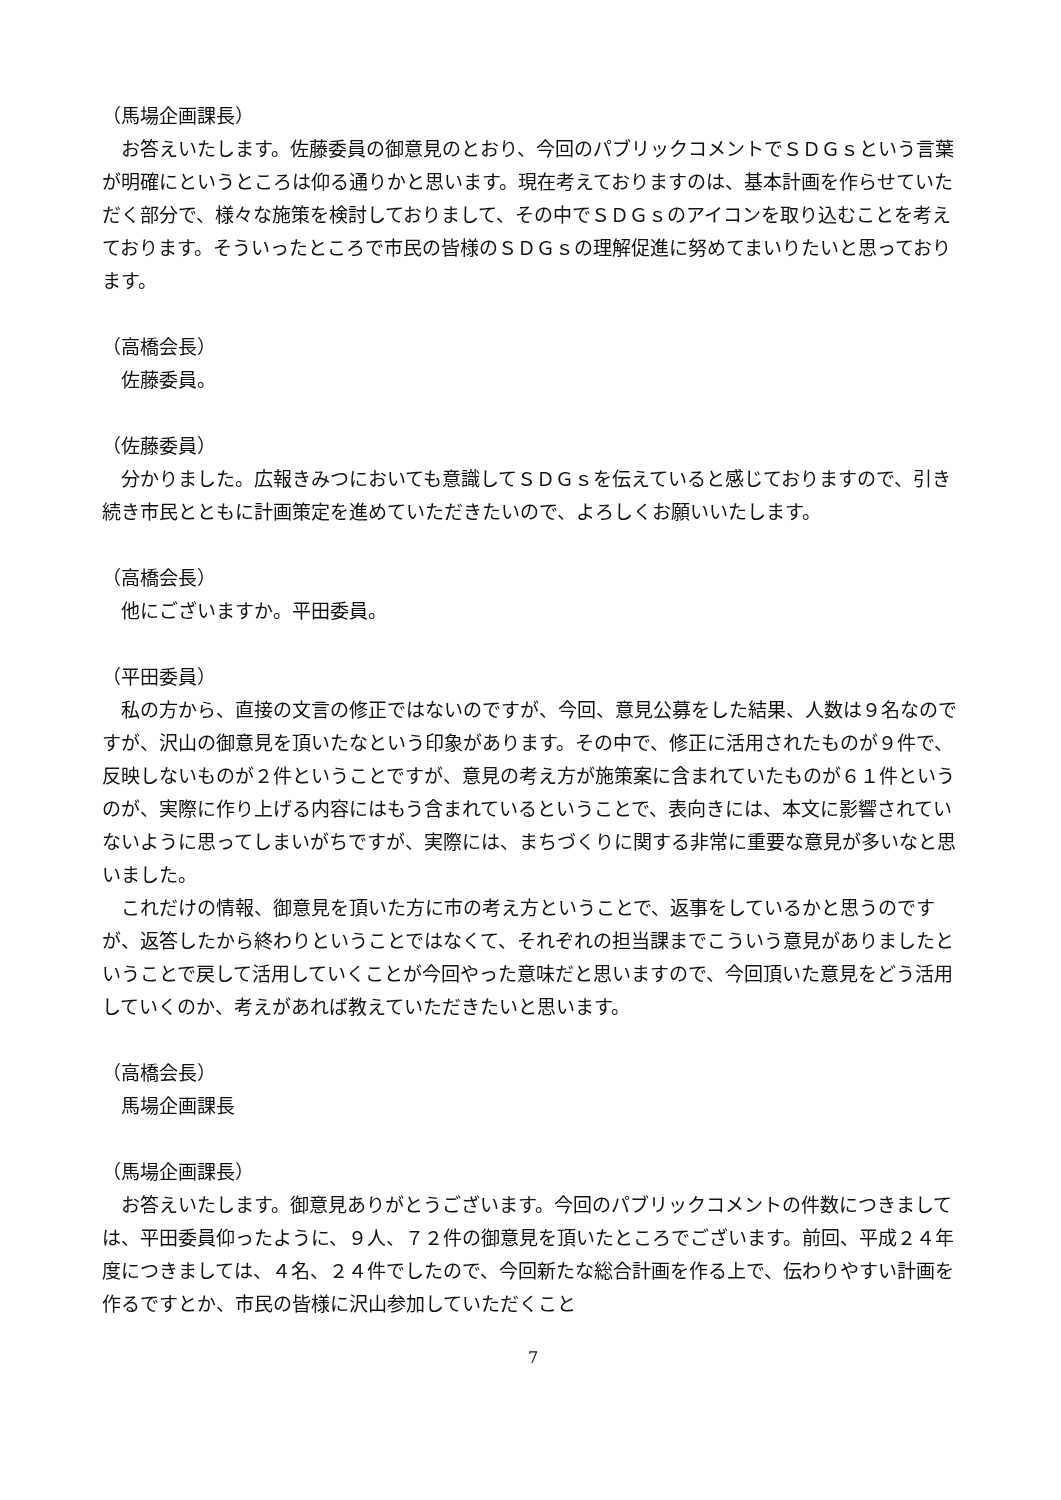（馬場企画課長）
お答えいたします。佐藤委員の御意見のとおり、今回のパブリックコメントでＳＤＧｓという言葉が明確にというところは仰る通りかと思います。現在考えておりますのは、基本計画を作らせていただく部分で、様々な施策を検討しておりまして、その中でＳＤＧｓのアイコンを取り込むことを考えております。そういったところで市民の皆様のＳＤＧｓの理解促進に努めてまいりたいと思っております。
（高橋会長）
佐藤委員。
（佐藤委員）
分かりました。広報きみつにおいても意識してＳＤＧｓを伝えていると感じておりますので、引き続き市民とともに計画策定を進めていただきたいので、よろしくお願いいたします。
（高橋会長）
他にございますか。平田委員。
（平田委員）
私の方から、直接の文言の修正ではないのですが、今回、意見公募をした結果、人数は９名なのですが、沢山の御意見を頂いたなという印象があります。その中で、修正に活用されたものが９件で、反映しないものが２件ということですが、意見の考え方が施策案に含まれていたものが６１件というのが、実際に作り上げる内容にはもう含まれているということで、表向きには、本文に影響されていないように思ってしまいがちですが、実際には、まちづくりに関する非常に重要な意見が多いなと思いました。
これだけの情報、御意見を頂いた方に市の考え方ということで、返事をしているかと思うのですが、返答したから終わりということではなくて、それぞれの担当課までこういう意見がありましたということで戻して活用していくことが今回やった意味だと思いますので、今回頂いた意見をどう活用していくのか、考えがあれば教えていただきたいと思います。
（高橋会長）
馬場企画課長
（馬場企画課長）
お答えいたします。御意見ありがとうございます。今回のパブリックコメントの件数につきましては、平田委員仰ったように、９人、７２件の御意見を頂いたところでございます。前回、平成２４年度につきましては、４名、２４件でしたので、今回新たな総合計画を作る上で、伝わりやすい計画を作るですとか、市民の皆様に沢山参加していただくこと
7